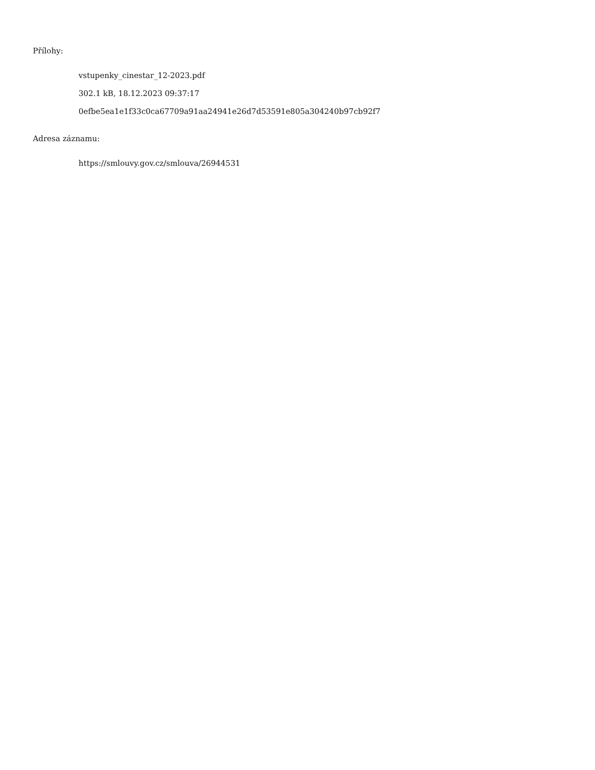Přílohy:
vstupenky_cinestar_12-2023.pdf
302.1 kB, 18.12.2023 09:37:17
0efbe5ea1e1f33c0ca67709a91aa24941e26d7d53591e805a304240b97cb92f7
Adresa záznamu:
https://smlouvy.gov.cz/smlouva/26944531